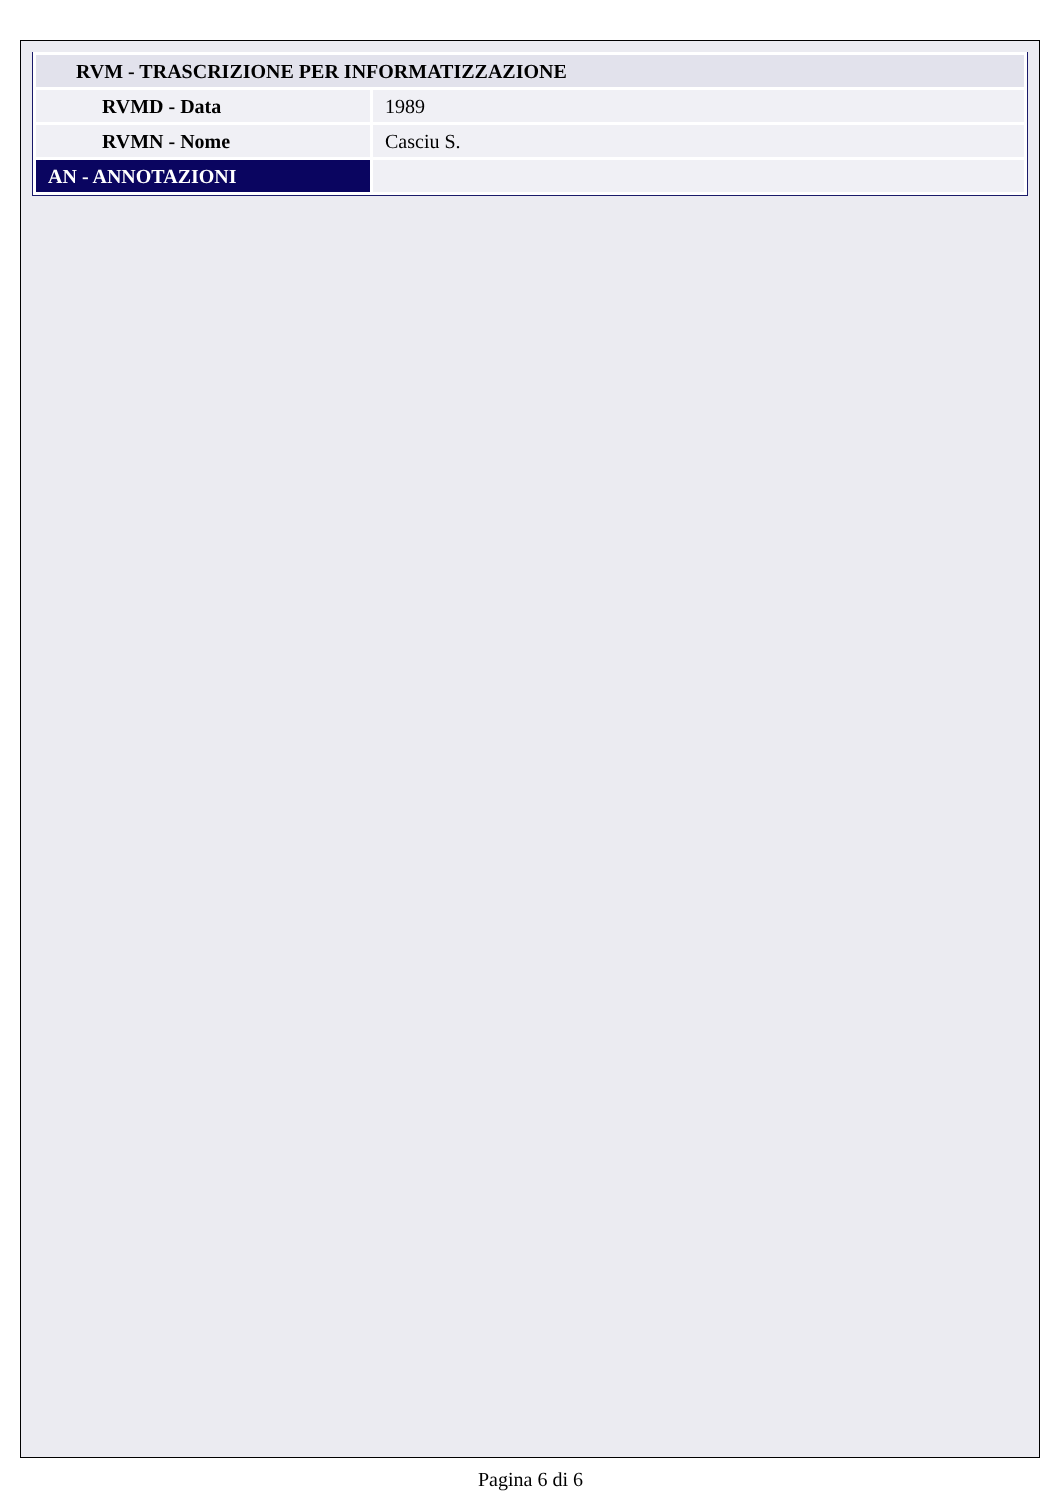| RVM - TRASCRIZIONE PER INFORMATIZZAZIONE | |
| RVMD - Data | 1989 |
| RVMN - Nome | Casciu S. |
| AN - ANNOTAZIONI | |
Pagina 6 di 6